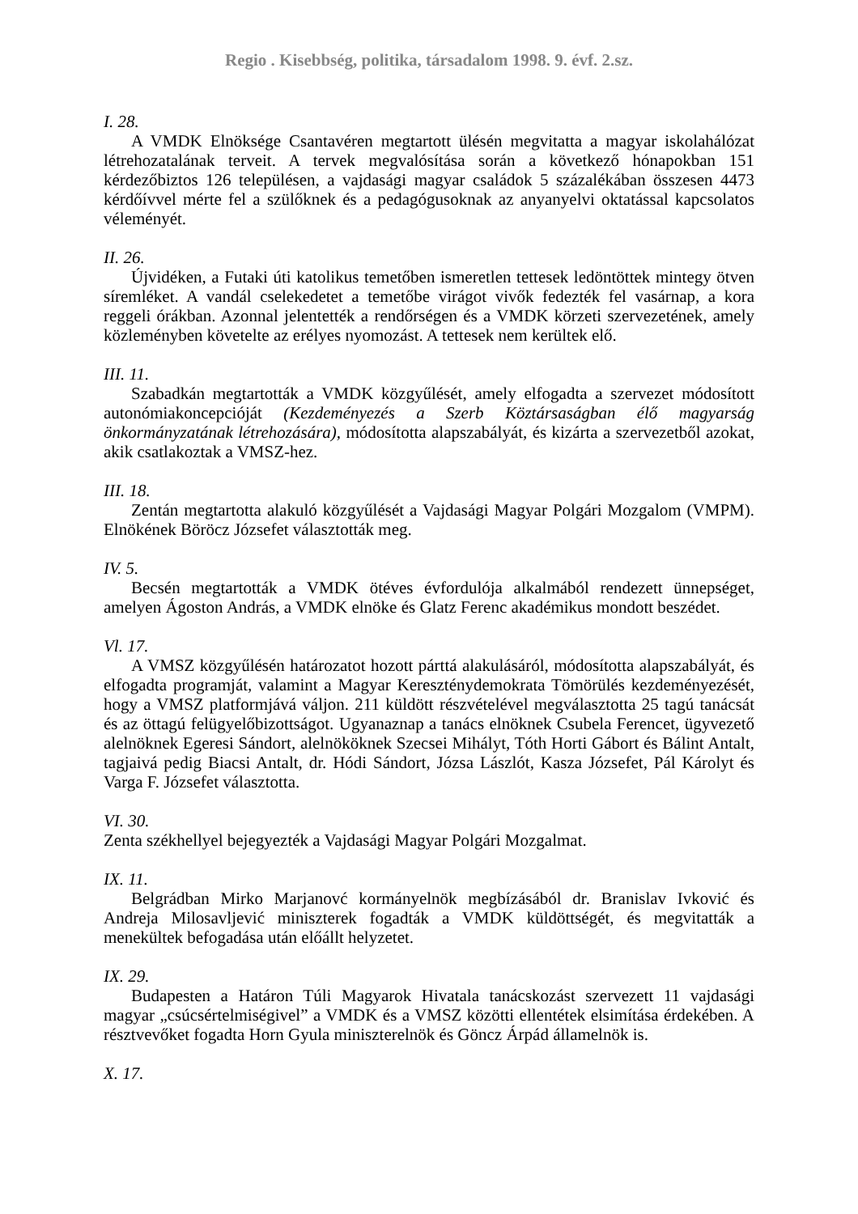Regio . Kisebbség, politika, társadalom 1998. 9. évf. 2.sz.
I. 28.
A VMDK Elnöksége Csantavéren megtartott ülésén megvitatta a magyar iskolahálózat létrehozatalának terveit. A tervek megvalósítása során a következő hónapokban 151 kérdezőbiztos 126 településen, a vajdasági magyar családok 5 százalékában összesen 4473 kérdőívvel mérte fel a szülőknek és a pedagógusoknak az anyanyelvi oktatással kapcsolatos véleményét.
II. 26.
Újvidéken, a Futaki úti katolikus temetőben ismeretlen tettesek ledöntöttek mintegy ötven síremléket. A vandál cselekedetet a temetőbe virágot vivők fedezték fel vasárnap, a kora reggeli órákban. Azonnal jelentették a rendőrségen és a VMDK körzeti szervezetének, amely közleményben követelte az erélyes nyomozást. A tettesek nem kerültek elő.
III. 11.
Szabadkán megtartották a VMDK közgyűlését, amely elfogadta a szervezet módosított autonómiakoncepcióját (Kezdeményezés a Szerb Köztársaságban élő magyarság önkormányzatának létrehozására), módosította alapszabályát, és kizárta a szervezetből azokat, akik csatlakoztak a VMSZ-hez.
III. 18.
Zentán megtartotta alakuló közgyűlését a Vajdasági Magyar Polgári Mozgalom (VMPM). Elnökének Böröcz Józsefet választották meg.
IV. 5.
Becsén megtartották a VMDK ötéves évfordulója alkalmából rendezett ünnepséget, amelyen Ágoston András, a VMDK elnöke és Glatz Ferenc akadémikus mondott beszédet.
Vl. 17.
A VMSZ közgyűlésén határozatot hozott párttá alakulásáról, módosította alapszabályát, és elfogadta programját, valamint a Magyar Kereszténydemokrata Tömörülés kezdeményezését, hogy a VMSZ platformjává váljon. 211 küldött részvételével megválasztotta 25 tagú tanácsát és az öttagú felügyelőbizottságot. Ugyanaznap a tanács elnöknek Csubela Ferencet, ügyvezető alelnöknek Egeresi Sándort, alelnököknek Szecsei Mihályt, Tóth Horti Gábort és Bálint Antalt, tagjaivá pedig Biacsi Antalt, dr. Hódi Sándort, Józsa Lászlót, Kasza Józsefet, Pál Károlyt és Varga F. Józsefet választotta.
VI. 30.
Zenta székhellyel bejegyezték a Vajdasági Magyar Polgári Mozgalmat.
IX. 11.
Belgrádban Mirko Marjanovć kormányelnök megbízásából dr. Branislav Ivković és Andreja Milosavljević miniszterek fogadták a VMDK küldöttségét, és megvitatták a menekültek befogadása után előállt helyzetet.
IX. 29.
Budapesten a Határon Túli Magyarok Hivatala tanácskozást szervezett 11 vajdasági magyar „csúcsértelmiségivel” a VMDK és a VMSZ közötti ellentétek elsimítása érdekében. A résztvevőket fogadta Horn Gyula miniszterelnök és Göncz Árpád államelnök is.
X. 17.